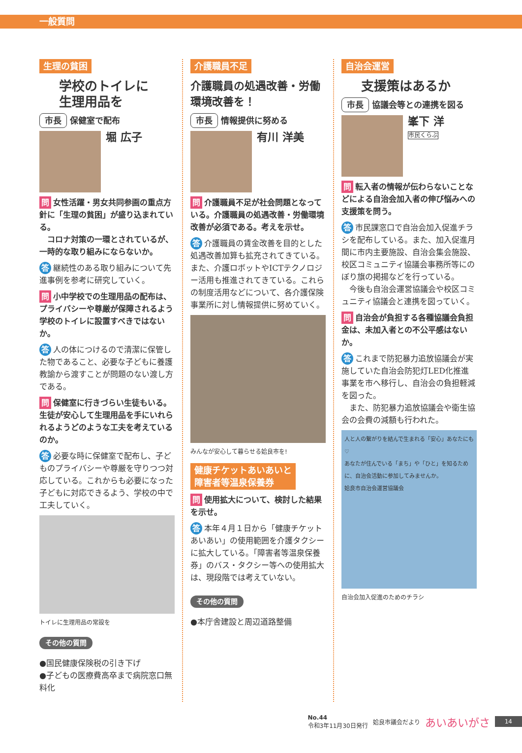一般質問
生理の貧困
学校のトイレに
生理用品を
市長 保健室で配布
堀 広子
問 女性活躍・男女共同参画の重点方針に「生理の貧困」が盛り込まれている。
　コロナ対策の一環とされているが、一時的な取り組みにならないか。
答 継続性のある取り組みについて先進事例を参考に研究していく。
問 小中学校での生理用品の配布は、プライバシーや尊厳が保障されるよう学校のトイレに設置すべきではないか。
答 人の体につけるので清潔に保管した物であること、必要な子どもに養護教諭から渡すことが問題のない渡し方である。
問 保健室に行きづらい生徒もいる。生徒が安心して生理用品を手にいれられるようどのような工夫を考えているのか。
答 必要な時に保健室で配布し、子どものプライバシーや尊厳を守りつつ対応している。これからも必要になった子どもに対応できるよう、学校の中で工夫していく。
トイレに生理用品の常設を
その他の質問
●国民健康保険税の引き下げ
●子どもの医療費高卒まで病院窓口無料化
介護職員不足
介護職員の処遇改善・労働環境改善を！
市長 情報提供に努める
有川 洋美
問 介護職員不足が社会問題となっている。介護職員の処遇改善・労働環境改善が必須である。考えを示せ。
答 介護職員の賃金改善を目的とした処遇改善加算も拡充されてきている。また、介護ロボットやICTテクノロジー活用も推進されてきている。これらの制度活用などについて、各介護保険事業所に対し情報提供に努めていく。
みんなが安心して暮らせる姶良市を!
健康チケットあいあいと
障害者等温泉保養券
問 使用拡大について、検討した結果を示せ。
答 本年４月１日から「健康チケットあいあい」の使用範囲を介護タクシーに拡大している。「障害者等温泉保養券」のバス・タクシー等への使用拡大は、現段階では考えていない。
その他の質問
●本庁舎建設と周辺道路整備
自治会運営
支援策はあるか
市長 協議会等との連携を図る
峯下 洋
市民くらぶ
問 転入者の情報が伝わらないことなどによる自治会加入者の伸び悩みへの支援策を問う。
答 市民課窓口で自治会加入促進チラシを配布している。また、加入促進月間に市内主要施設、自治会集会施設、校区コミュニティ協議会事務所等にのぼり旗の掲揚などを行っている。
　今後も自治会運営協議会や校区コミュニティ協議会と連携を図っていく。
問 自治会が負担する各種協議会負担金は、未加入者との不公平感はないか。
答 これまで防犯暴力追放協議会が実施していた自治会防犯灯LED化推進事業を市へ移行し、自治会の負担軽減を図った。
　また、防犯暴力追放協議会や衛生協会の会費の減額も行われた。
人と人の繋がりを結んで生まれる「安心」あなたにも♡
あなたが住んでいる「まち」や「ひと」を知るために、自治会活動に参加してみませんか。
姶良市自治会運営協議会
自治会加入促進のためのチラシ
No.44
令和3年11月30日発行
姶良市議会だより
あいあいがさ
14